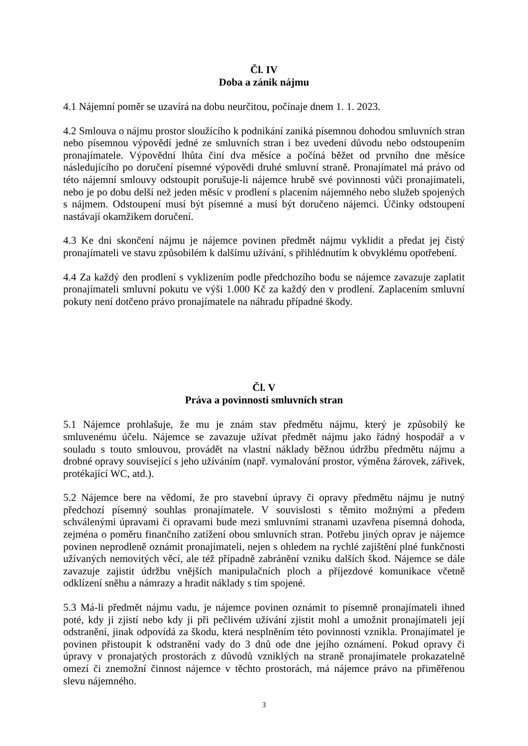Čl. IV
Doba a zánik nájmu
4.1 Nájemní poměr se uzavírá na dobu neurčitou, počínaje dnem 1. 1. 2023.
4.2 Smlouva o nájmu prostor sloužícího k podnikání zaniká písemnou dohodou smluvních stran nebo písemnou výpovědí jedné ze smluvních stran i bez uvedení důvodu nebo odstoupením pronajímatele. Výpovědní lhůta činí dva měsíce a počíná běžet od prvního dne měsíce následujícího po doručení písemné výpovědi druhé smluvní straně. Pronajímatel má právo od této nájemní smlouvy odstoupit porušuje-li nájemce hrubě své povinnosti vůči pronajímateli, nebo je po dobu delší než jeden měsíc v prodlení s placením nájemného nebo služeb spojených s nájmem. Odstoupení musí být písemné a musí být doručeno nájemci. Účinky odstoupení nastávají okamžikem doručení.
4.3 Ke dni skončení nájmu je nájemce povinen předmět nájmu vyklidit a předat jej čistý pronajímateli ve stavu způsobilém k dalšímu užívání, s přihlédnutím k obvyklému opotřebení.
4.4 Za každý den prodlení s vyklizením podle předchozího bodu se nájemce zavazuje zaplatit pronajímateli smluvní pokutu ve výši 1.000 Kč za každý den v prodlení. Zaplacením smluvní pokuty není dotčeno právo pronajímatele na náhradu případné škody.
Čl. V
Práva a povinnosti smluvních stran
5.1 Nájemce prohlašuje, že mu je znám stav předmětu nájmu, který je způsobilý ke smluvenému účelu. Nájemce se zavazuje užívat předmět nájmu jako řádný hospodář a v souladu s touto smlouvou, provádět na vlastní náklady běžnou údržbu předmětu nájmu a drobné opravy související s jeho užíváním (např. vymalování prostor, výměna žárovek, zářivek, protékající WC, atd.).
5.2 Nájemce bere na vědomí, že pro stavební úpravy či opravy předmětu nájmu je nutný předchozí písemný souhlas pronajímatele. V souvislosti s těmito možnými a předem schválenými úpravami či opravami bude mezi smluvními stranami uzavřena písemná dohoda, zejména o poměru finančního zatížení obou smluvních stran. Potřebu jiných oprav je nájemce povinen neprodleně oznámit pronajímateli, nejen s ohledem na rychlé zajištění plné funkčnosti užívaných nemovitých věcí, ale též případně zabránění vzniku dalších škod. Nájemce se dále zavazuje zajistit údržbu vnějších manipulačních ploch a příjezdové komunikace včetně odklízení sněhu a námrazy a hradit náklady s tím spojené.
5.3 Má-li předmět nájmu vadu, je nájemce povinen oznámit to písemně pronajímateli ihned poté, kdy ji zjistí nebo kdy ji při pečlivém užívání zjistit mohl a umožnit pronajímateli její odstranění, jinak odpovídá za škodu, která nesplněním této povinnosti vznikla. Pronajímatel je povinen přistoupit k odstranění vady do 3 dnů ode dne jejího oznámení. Pokud opravy či úpravy v pronajatých prostorách z důvodů vzniklých na straně pronajímatele prokazatelně omezí či znemožní činnost nájemce v těchto prostorách, má nájemce právo na přiměřenou slevu nájemného.
3